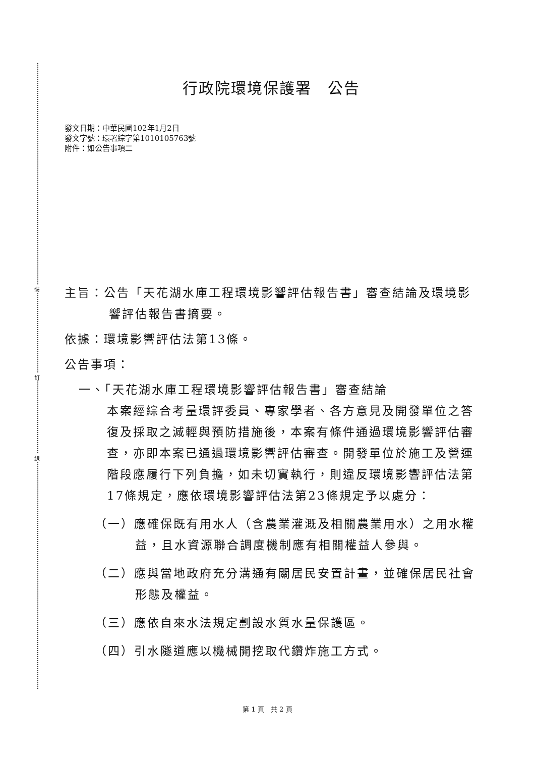裝
訂
線
行政院環境保護署　公告
發文日期：中華民國102年1月2日
發文字號：環署綜字第1010105763號
附件：如公告事項二
主旨：公告「天花湖水庫工程環境影響評估報告書」審查結論及環境影響評估報告書摘要。
依據：環境影響評估法第13條。
公告事項：
一、「天花湖水庫工程環境影響評估報告書」審查結論
本案經綜合考量環評委員、專家學者、各方意見及開發單位之答復及採取之減輕與預防措施後，本案有條件通過環境影響評估審查，亦即本案已通過環境影響評估審查。開發單位於施工及營運階段應履行下列負擔，如未切實執行，則違反環境影響評估法第17條規定，應依環境影響評估法第23條規定予以處分：
（一）應確保既有用水人（含農業灌溉及相關農業用水）之用水權益，且水資源聯合調度機制應有相關權益人參與。
（二）應與當地政府充分溝通有關居民安置計畫，並確保居民社會形態及權益。
（三）應依自來水法規定劃設水質水量保護區。
（四）引水隧道應以機械開挖取代鑽炸施工方式。
第 1 頁　共 2 頁